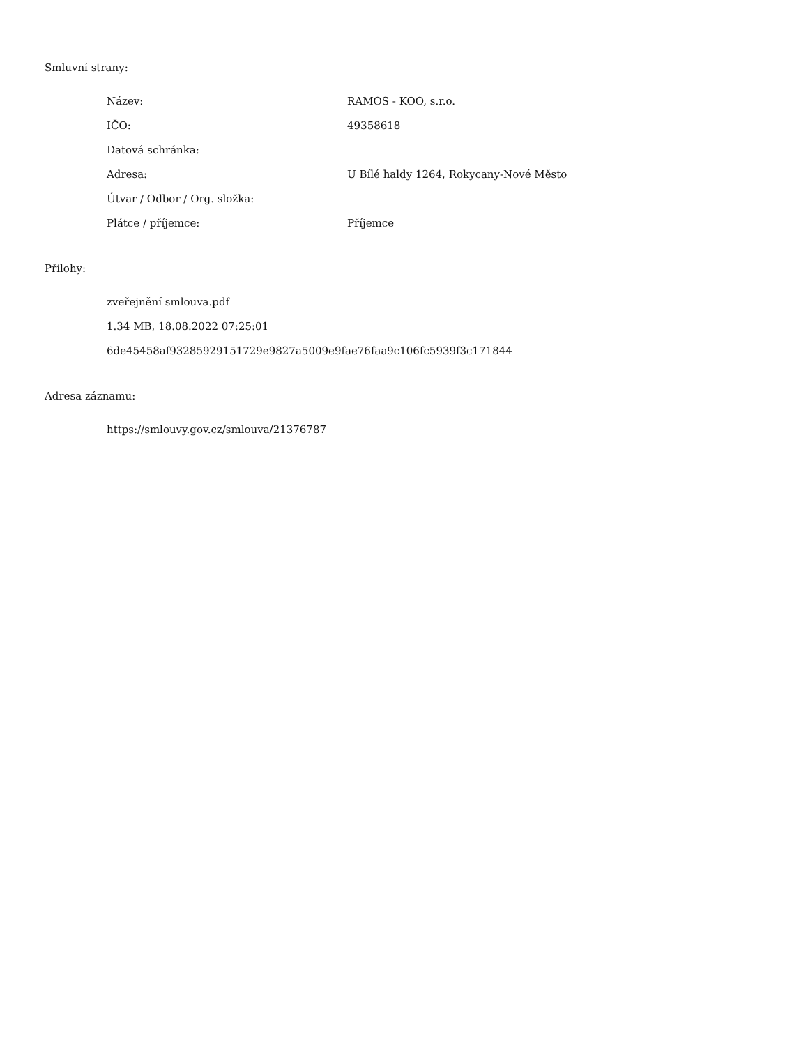Smluvní strany:
| Název: | RAMOS - KOO, s.r.o. |
| IČO: | 49358618 |
| Datová schránka: | |
| Adresa: | U Bílé haldy 1264, Rokycany-Nové Město |
| Útvar / Odbor / Org. složka: | |
| Plátce / příjemce: | Příjemce |
Přílohy:
zveřejnění smlouva.pdf
1.34 MB, 18.08.2022 07:25:01
6de45458af93285929151729e9827a5009e9fae76faa9c106fc5939f3c171844
Adresa záznamu:
https://smlouvy.gov.cz/smlouva/21376787